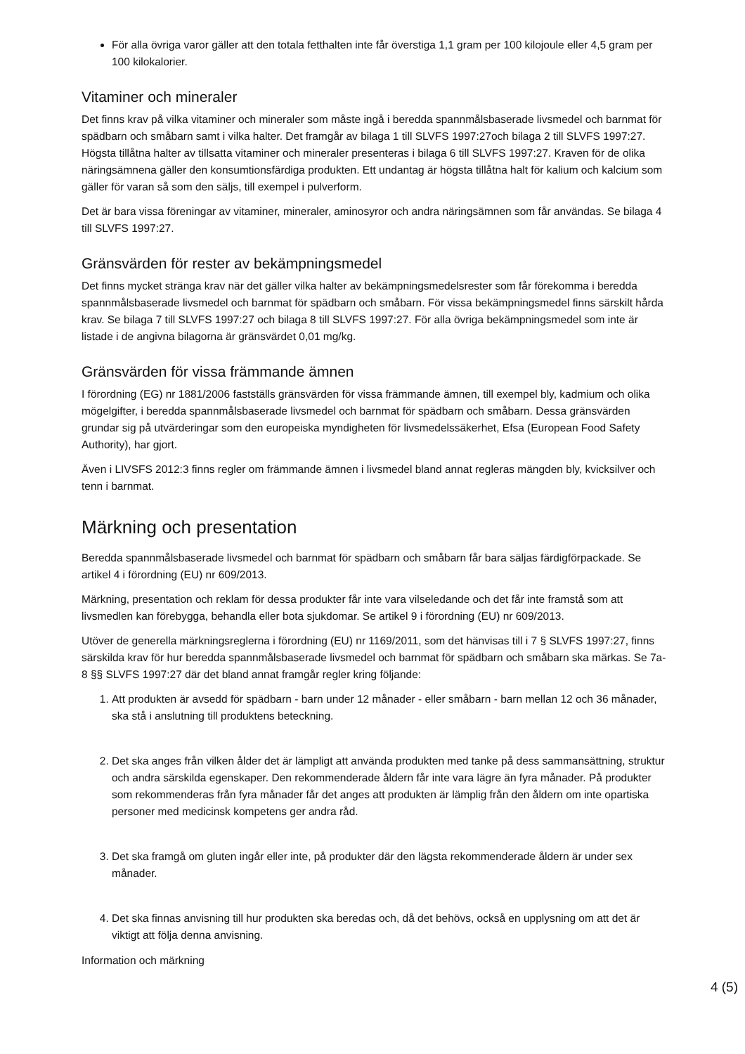För alla övriga varor gäller att den totala fetthalten inte får överstiga 1,1 gram per 100 kilojoule eller 4,5 gram per 100 kilokalorier.
Vitaminer och mineraler
Det finns krav på vilka vitaminer och mineraler som måste ingå i beredda spannmålsbaserade livsmedel och barnmat för spädbarn och småbarn samt i vilka halter. Det framgår av bilaga 1 till SLVFS 1997:27och bilaga 2 till SLVFS 1997:27. Högsta tillåtna halter av tillsatta vitaminer och mineraler presenteras i bilaga 6 till SLVFS 1997:27. Kraven för de olika näringsämnena gäller den konsumtionsfärdiga produkten. Ett undantag är högsta tillåtna halt för kalium och kalcium som gäller för varan så som den säljs, till exempel i pulverform.
Det är bara vissa föreningar av vitaminer, mineraler, aminosyror och andra näringsämnen som får användas. Se bilaga 4 till SLVFS 1997:27.
Gränsvärden för rester av bekämpningsmedel
Det finns mycket stränga krav när det gäller vilka halter av bekämpningsmedelsrester som får förekomma i beredda spannmålsbaserade livsmedel och barnmat för spädbarn och småbarn. För vissa bekämpningsmedel finns särskilt hårda krav. Se bilaga 7 till SLVFS 1997:27 och bilaga 8 till SLVFS 1997:27. För alla övriga bekämpningsmedel som inte är listade i de angivna bilagorna är gränsvärdet 0,01 mg/kg.
Gränsvärden för vissa främmande ämnen
I förordning (EG) nr 1881/2006 fastställs gränsvärden för vissa främmande ämnen, till exempel bly, kadmium och olika mögelgifter, i beredda spannmålsbaserade livsmedel och barnmat för spädbarn och småbarn. Dessa gränsvärden grundar sig på utvärderingar som den europeiska myndigheten för livsmedelssäkerhet, Efsa (European Food Safety Authority), har gjort.
Även i LIVSFS 2012:3 finns regler om främmande ämnen i livsmedel bland annat regleras mängden bly, kvicksilver och tenn i barnmat.
Märkning och presentation
Beredda spannmålsbaserade livsmedel och barnmat för spädbarn och småbarn får bara säljas färdigförpackade. Se artikel 4 i förordning (EU) nr 609/2013.
Märkning, presentation och reklam för dessa produkter får inte vara vilseledande och det får inte framstå som att livsmedlen kan förebygga, behandla eller bota sjukdomar. Se artikel 9 i förordning (EU) nr 609/2013.
Utöver de generella märkningsreglerna i förordning (EU) nr 1169/2011, som det hänvisas till i 7 § SLVFS 1997:27, finns särskilda krav för hur beredda spannmålsbaserade livsmedel och barnmat för spädbarn och småbarn ska märkas. Se 7a-8 §§ SLVFS 1997:27 där det bland annat framgår regler kring följande:
1. Att produkten är avsedd för spädbarn - barn under 12 månader - eller småbarn - barn mellan 12 och 36 månader, ska stå i anslutning till produktens beteckning.
2. Det ska anges från vilken ålder det är lämpligt att använda produkten med tanke på dess sammansättning, struktur och andra särskilda egenskaper. Den rekommenderade åldern får inte vara lägre än fyra månader. På produkter som rekommenderas från fyra månader får det anges att produkten är lämplig från den åldern om inte opartiska personer med medicinsk kompetens ger andra råd.
3. Det ska framgå om gluten ingår eller inte, på produkter där den lägsta rekommenderade åldern är under sex månader.
4. Det ska finnas anvisning till hur produkten ska beredas och, då det behövs, också en upplysning om att det är viktigt att följa denna anvisning.
Information och märkning
4 (5)